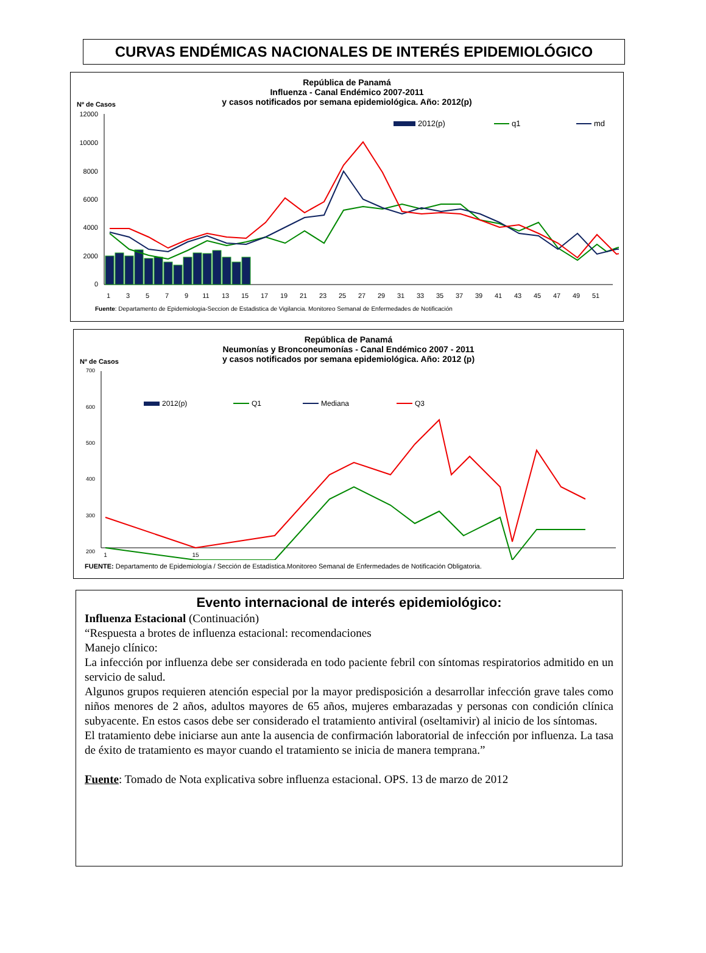CURVAS ENDÉMICAS NACIONALES DE INTERÉS EPIDEMIOLÓGICO
República de Panamá
Influenza - Canal Endémico 2007-2011
y casos notificados por semana epidemiológica. Año: 2012(p)
Nº de Casos
12000
10000
8000
6000
4000
2000
0
2012(p)
q1
md
1
3
5
7
9
11
13
15
17
19
21
23
25
27
29
31
33
35
37
39
41
43
45
47
49
51
Fuente: Departamento de Epidemiologia-Seccion de Estadistica de Vigilancia. Monitoreo Semanal de Enfermedades de Notificación
República de Panamá
Neumonías y Bronconeumonías - Canal Endémico 2007 - 2011
y casos notificados por semana epidemiológica. Año: 2012 (p)
Nº de Casos
700
600
500
400
300
200
2012(p)
Q1
Mediana
Q3
1
15
FUENTE: Departamento de Epidemiología / Sección de Estadística.Monitoreo Semanal de Enfermedades de Notificación Obligatoria.
Evento internacional de interés epidemiológico:
Influenza Estacional (Continuación)
“Respuesta a brotes de influenza estacional: recomendaciones
Manejo clínico:
La infección por influenza debe ser considerada en todo paciente febril con síntomas respiratorios admitido en un servicio de salud.
Algunos grupos requieren atención especial por la mayor predisposición a desarrollar infección grave tales como niños menores de 2 años, adultos mayores de 65 años, mujeres embarazadas y personas con condición clínica subyacente. En estos casos debe ser considerado el tratamiento antiviral (oseltamivir) al inicio de los síntomas.
El tratamiento debe iniciarse aun ante la ausencia de confirmación laboratorial de infección por influenza. La tasa de éxito de tratamiento es mayor cuando el tratamiento se inicia de manera temprana.”
Fuente: Tomado de Nota explicativa sobre influenza estacional. OPS. 13 de marzo de 2012